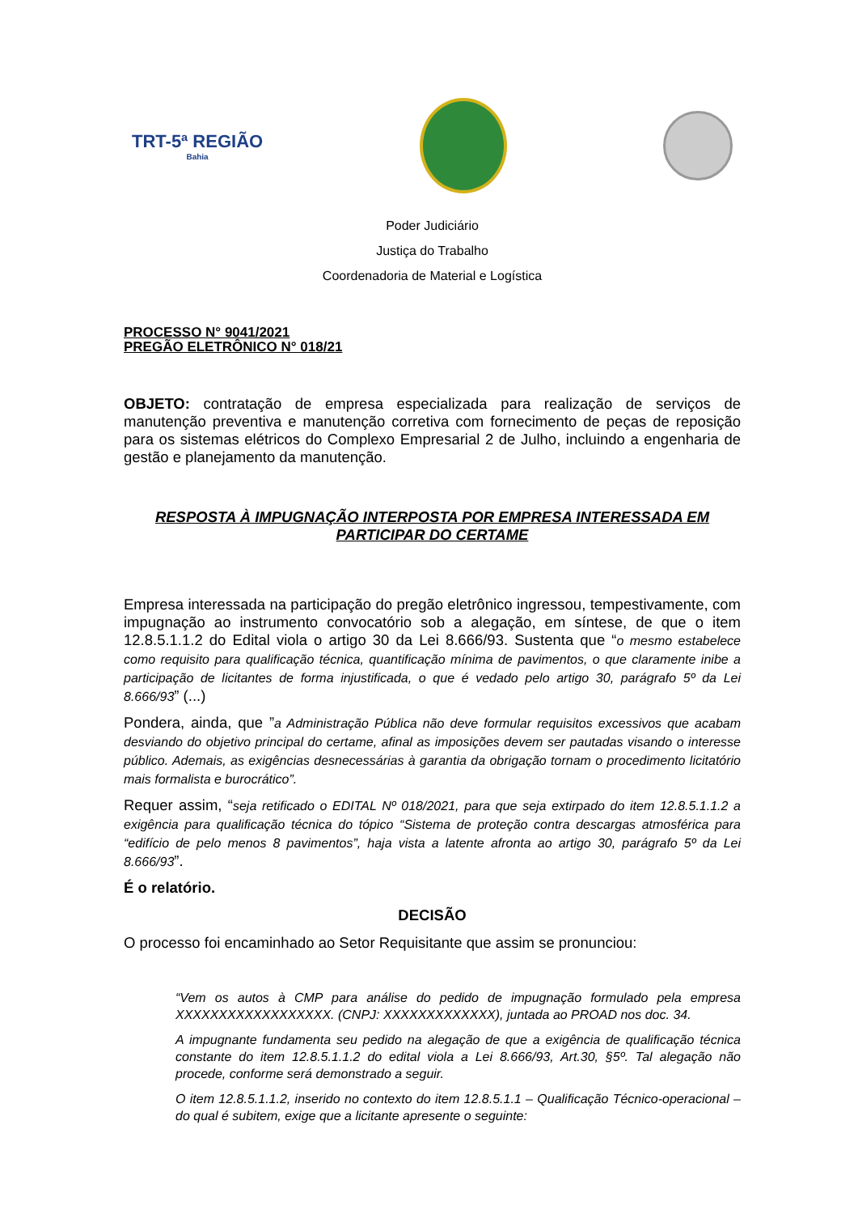TRT-5ª REGIÃO
Bahia
Poder Judiciário
Justiça do Trabalho
Coordenadoria de Material e Logística
PROCESSO N° 9041/2021
PREGÃO ELETRÔNICO N° 018/21
OBJETO: contratação de empresa especializada para realização de serviços de manutenção preventiva e manutenção corretiva com fornecimento de peças de reposição para os sistemas elétricos do Complexo Empresarial 2 de Julho, incluindo a engenharia de gestão e planejamento da manutenção.
RESPOSTA À IMPUGNAÇÃO INTERPOSTA POR EMPRESA INTERESSADA EM PARTICIPAR DO CERTAME
Empresa interessada na participação do pregão eletrônico ingressou, tempestivamente, com impugnação ao instrumento convocatório sob a alegação, em síntese, de que o item 12.8.5.1.1.2 do Edital viola o artigo 30 da Lei 8.666/93. Sustenta que “o mesmo estabelece como requisito para qualificação técnica, quantificação mínima de pavimentos, o que claramente inibe a participação de licitantes de forma injustificada, o que é vedado pelo artigo 30, parágrafo 5º da Lei 8.666/93” (...)
Pondera, ainda, que ”a Administração Pública não deve formular requisitos excessivos que acabam desviando do objetivo principal do certame, afinal as imposições devem ser pautadas visando o interesse público. Ademais, as exigências desnecessárias à garantia da obrigação tornam o procedimento licitatório mais formalista e burocrático”.
Requer assim, “seja retificado o EDITAL Nº 018/2021, para que seja extirpado do item 12.8.5.1.1.2 a exigência para qualificação técnica do tópico “Sistema de proteção contra descargas atmosférica para “edifício de pelo menos 8 pavimentos”, haja vista a latente afronta ao artigo 30, parágrafo 5º da Lei 8.666/93”.
É o relatório.
DECISÃO
O processo foi encaminhado ao Setor Requisitante que assim se pronunciou:
“Vem os autos à CMP para análise do pedido de impugnação formulado pela empresa XXXXXXXXXXXXXXXXXX. (CNPJ: XXXXXXXXXXXXX), juntada ao PROAD nos doc. 34.
A impugnante fundamenta seu pedido na alegação de que a exigência de qualificação técnica constante do item 12.8.5.1.1.2 do edital viola a Lei 8.666/93, Art.30, §5º. Tal alegação não procede, conforme será demonstrado a seguir.
O item 12.8.5.1.1.2, inserido no contexto do item 12.8.5.1.1 – Qualificação Técnico-operacional – do qual é subitem, exige que a licitante apresente o seguinte: